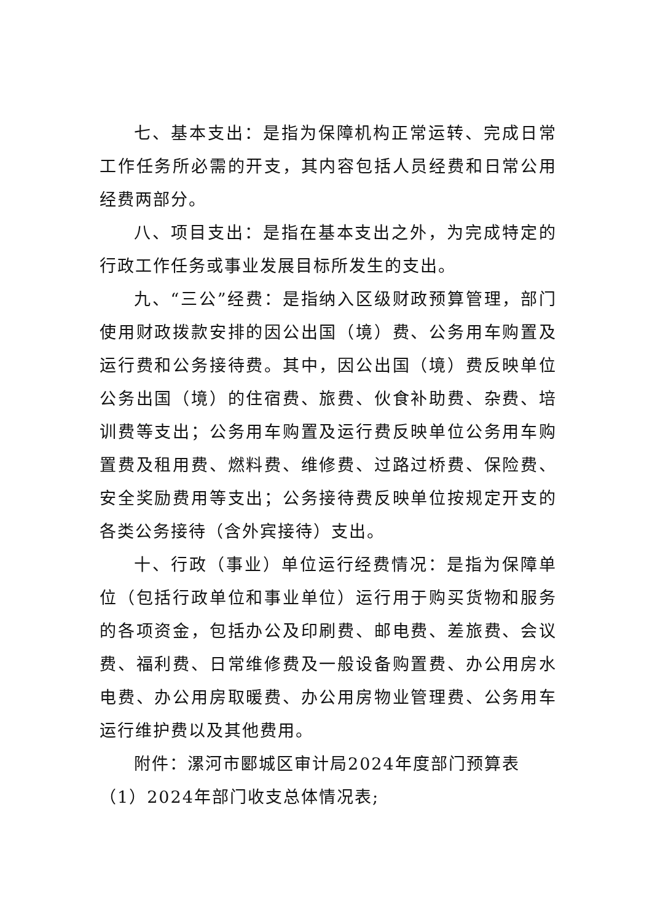七、基本支出：是指为保障机构正常运转、完成日常工作任务所必需的开支，其内容包括人员经费和日常公用经费两部分。
八、项目支出：是指在基本支出之外，为完成特定的行政工作任务或事业发展目标所发生的支出。
九、“三公”经费：是指纳入区级财政预算管理，部门使用财政拨款安排的因公出国（境）费、公务用车购置及运行费和公务接待费。其中，因公出国（境）费反映单位公务出国（境）的住宿费、旅费、伙食补助费、杂费、培训费等支出；公务用车购置及运行费反映单位公务用车购置费及租用费、燃料费、维修费、过路过桥费、保险费、安全奖励费用等支出；公务接待费反映单位按规定开支的各类公务接待（含外宾接待）支出。
十、行政（事业）单位运行经费情况：是指为保障单位（包括行政单位和事业单位）运行用于购买货物和服务的各项资金，包括办公及印刷费、邮电费、差旅费、会议费、福利费、日常维修费及一般设备购置费、办公用房水电费、办公用房取暖费、办公用房物业管理费、公务用车运行维护费以及其他费用。
附件：漯河市郾城区审计局2024年度部门预算表
（1）2024年部门收支总体情况表;